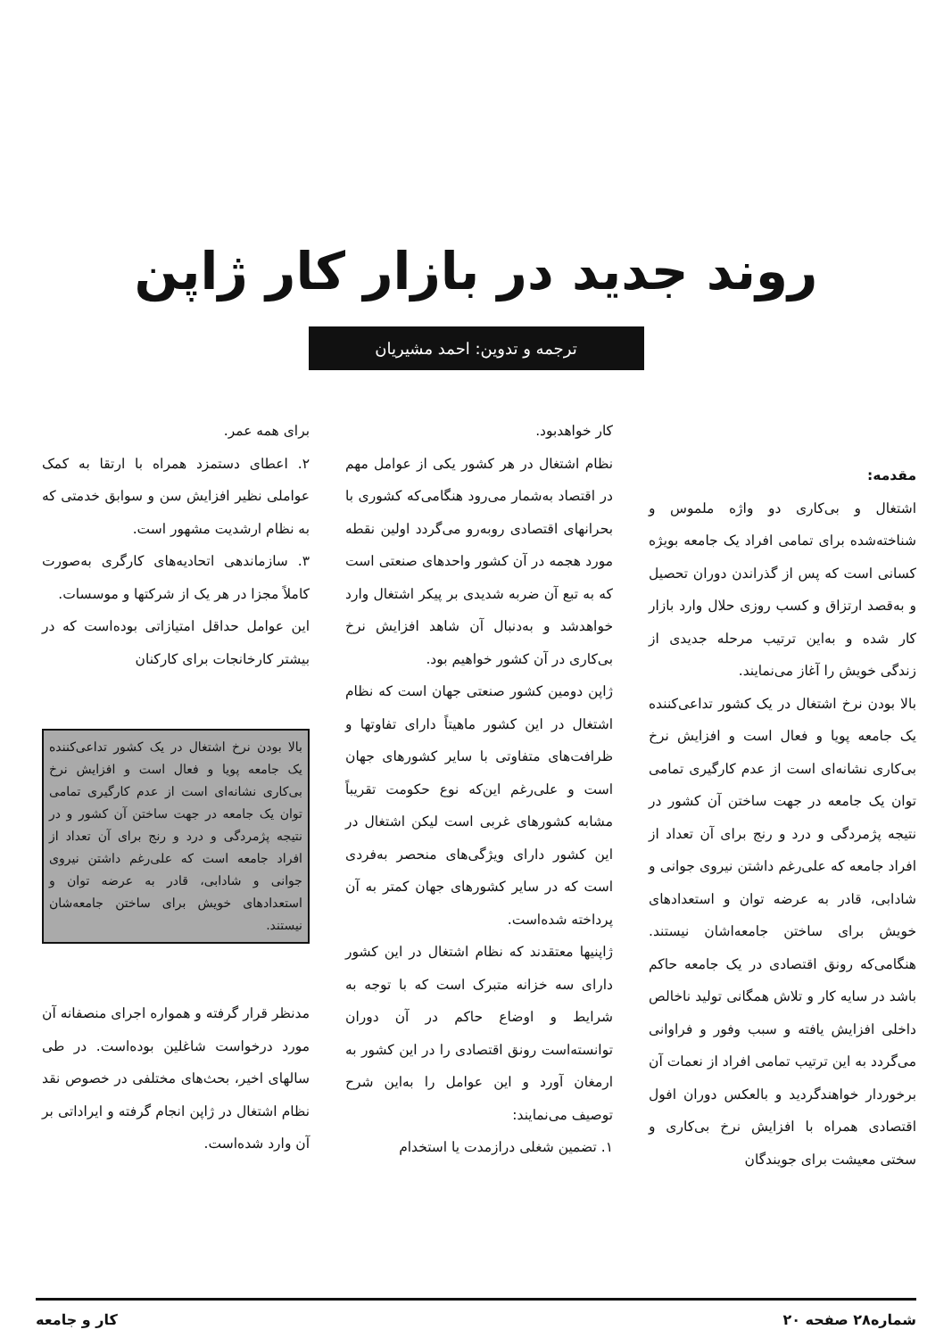روند جدید در بازار کار ژاپن
ترجمه و تدوین: احمد مشیریان
مقدمه:
اشتغال و بی‌کاری دو واژه ملموس و شناخته‌شده برای تمامی افراد یک جامعه بویژه کسانی است که پس از گذراندن دوران تحصیل و به‌قصد ارتزاق و کسب روزی حلال وارد بازار کار شده و به‌این ترتیب مرحله جدیدی از زندگی خویش را آغاز می‌نمایند.
بالا بودن نرخ اشتغال در یک کشور تداعی‌کننده یک جامعه پویا و فعال است و افزایش نرخ بی‌کاری نشانه‌ای است از عدم کارگیری تمامی توان یک جامعه در جهت ساختن آن کشور در نتیجه پژمردگی و درد و رنج برای آن تعداد از افراد جامعه که علی‌رغم داشتن نیروی جوانی و شادابی، قادر به عرضه توان و استعدادهای خویش برای ساختن جامعه‌اشان نیستند. هنگامی‌که رونق اقتصادی در یک جامعه حاکم باشد در سایه کار و تلاش همگانی تولید ناخالص داخلی افزایش یافته و سبب وفور و فراوانی می‌گردد به این ترتیب تمامی افراد از نعمات آن برخوردار خواهندگردید و بالعکس دوران افول اقتصادی همراه با افزایش نرخ بی‌کاری و سختی معیشت برای جویندگان
کار خواهدبود.
نظام اشتغال در هر کشور یکی از عوامل مهم در اقتصاد به‌شمار می‌رود هنگامی‌که کشوری با بحرانهای اقتصادی روبه‌رو می‌گردد اولین نقطه مورد هجمه در آن کشور واحدهای صنعتی است که به تبع آن ضربه شدیدی بر پیکر اشتغال وارد خواهدشد و به‌دنبال آن شاهد افزایش نرخ بی‌کاری در آن کشور خواهیم بود.
ژاپن دومین کشور صنعتی جهان است که نظام اشتغال در این کشور ماهیتاً دارای تفاوتها و ظرافت‌های متفاوتی با سایر کشورهای جهان است و علی‌رغم این‌که نوع حکومت تقریباً مشابه کشورهای غربی است لیکن اشتغال در این کشور دارای ویژگی‌های منحصر به‌فردی است که در سایر کشورهای جهان کمتر به آن پرداخته شده‌است.
ژاپنیها معتقدند که نظام اشتغال در این کشور دارای سه خزانه متبرک است که با توجه به شرایط و اوضاع حاکم در آن دوران توانسته‌است رونق اقتصادی را در این کشور به ارمغان آورد و این عوامل را به‌این شرح توصیف می‌نمایند:
۱. تضمین شغلی درازمدت یا استخدام
برای همه عمر.
۲. اعطای دستمزد همراه با ارتقا به کمک عواملی نظیر افزایش سن و سوابق خدمتی که به نظام ارشدیت مشهور است.
۳. سازماندهی اتحادیه‌های کارگری به‌صورت کاملاً مجزا در هر یک از شرکتها و موسسات.
این عوامل حداقل امتیازاتی بوده‌است که در بیشتر کارخانجات برای کارکنان
بالا بودن نرخ اشتغال در یک کشور تداعی‌کننده یک جامعه پویا و فعال است و افزایش نرخ بی‌کاری نشانه‌ای است از عدم کارگیری تمامی توان یک جامعه در جهت ساختن آن کشور و در نتیجه پژمردگی و درد و رنج برای آن تعداد از افراد جامعه است که علی‌رغم داشتن نیروی جوانی و شادابی، قادر به عرضه توان و استعدادهای خویش برای ساختن جامعه‌شان نیستند.
مدنظر قرار گرفته و همواره اجرای منصفانه آن مورد درخواست شاغلین بوده‌است. در طی سالهای اخیر، بحث‌های مختلفی در خصوص نقد نظام اشتغال در ژاپن انجام گرفته و ایراداتی بر آن وارد شده‌است.
شماره۲۸ صفحه ۲۰ کار و جامعه